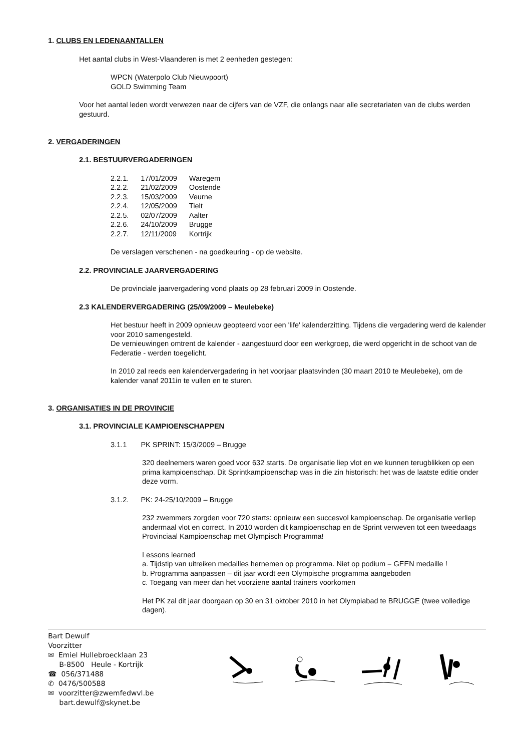1. CLUBS EN LEDENAANTALLEN
Het aantal clubs in West-Vlaanderen is met 2 eenheden gestegen:
WPCN (Waterpolo Club Nieuwpoort)
GOLD Swimming Team
Voor het aantal leden wordt verwezen naar de cijfers van de VZF, die onlangs naar alle secretariaten van de clubs werden gestuurd.
2. VERGADERINGEN
2.1. BESTUURVERGADERINGEN
| 2.2.1. | 17/01/2009 | Waregem |
| 2.2.2. | 21/02/2009 | Oostende |
| 2.2.3. | 15/03/2009 | Veurne |
| 2.2.4. | 12/05/2009 | Tielt |
| 2.2.5. | 02/07/2009 | Aalter |
| 2.2.6. | 24/10/2009 | Brugge |
| 2.2.7. | 12/11/2009 | Kortrijk |
De verslagen verschenen - na goedkeuring - op de website.
2.2. PROVINCIALE JAARVERGADERING
De provinciale jaarvergadering vond plaats op 28 februari 2009 in Oostende.
2.3 KALENDERVERGADERING (25/09/2009 – Meulebeke)
Het bestuur heeft in 2009 opnieuw geopteerd voor een 'life' kalenderzitting. Tijdens die vergadering werd de kalender voor 2010 samengesteld.
De vernieuwingen omtrent de kalender - aangestuurd door een werkgroep, die werd opgericht in de schoot van de Federatie - werden toegelicht.
In 2010 zal reeds een kalendervergadering in het voorjaar plaatsvinden (30 maart 2010 te Meulebeke), om de kalender vanaf 2011in te vullen en te sturen.
3. ORGANISATIES IN DE PROVINCIE
3.1. PROVINCIALE KAMPIOENSCHAPPEN
3.1.1 PK SPRINT: 15/3/2009 – Brugge
320 deelnemers waren goed voor 632 starts. De organisatie liep vlot en we kunnen terugblikken op een prima kampioenschap. Dit Sprintkampioenschap was in die zin historisch: het was de laatste editie onder deze vorm.
3.1.2. PK: 24-25/10/2009 – Brugge
232 zwemmers zorgden voor 720 starts: opnieuw een succesvol kampioenschap. De organisatie verliep andermaal vlot en correct. In 2010 worden dit kampioenschap en de Sprint verweven tot een tweedaags Provinciaal Kampioenschap met Olympisch Programma!
Lessons learned
a. Tijdstip van uitreiken medailles hernemen op programma. Niet op podium = GEEN medaille !
b. Programma aanpassen – dit jaar wordt een Olympische programma aangeboden
c. Toegang van meer dan het voorziene aantal trainers voorkomen
Het PK zal dit jaar doorgaan op 30 en 31 oktober 2010 in het Olympiabad te BRUGGE (twee volledige dagen).
Bart Dewulf
Voorzitter
✉ Emiel Hullebroecklaan 23
B-8500 Heule - Kortrijk
☎ 056/371488
✆ 0476/500588
✉ voorzitter@zwemfedwvl.be
bart.dewulf@skynet.be